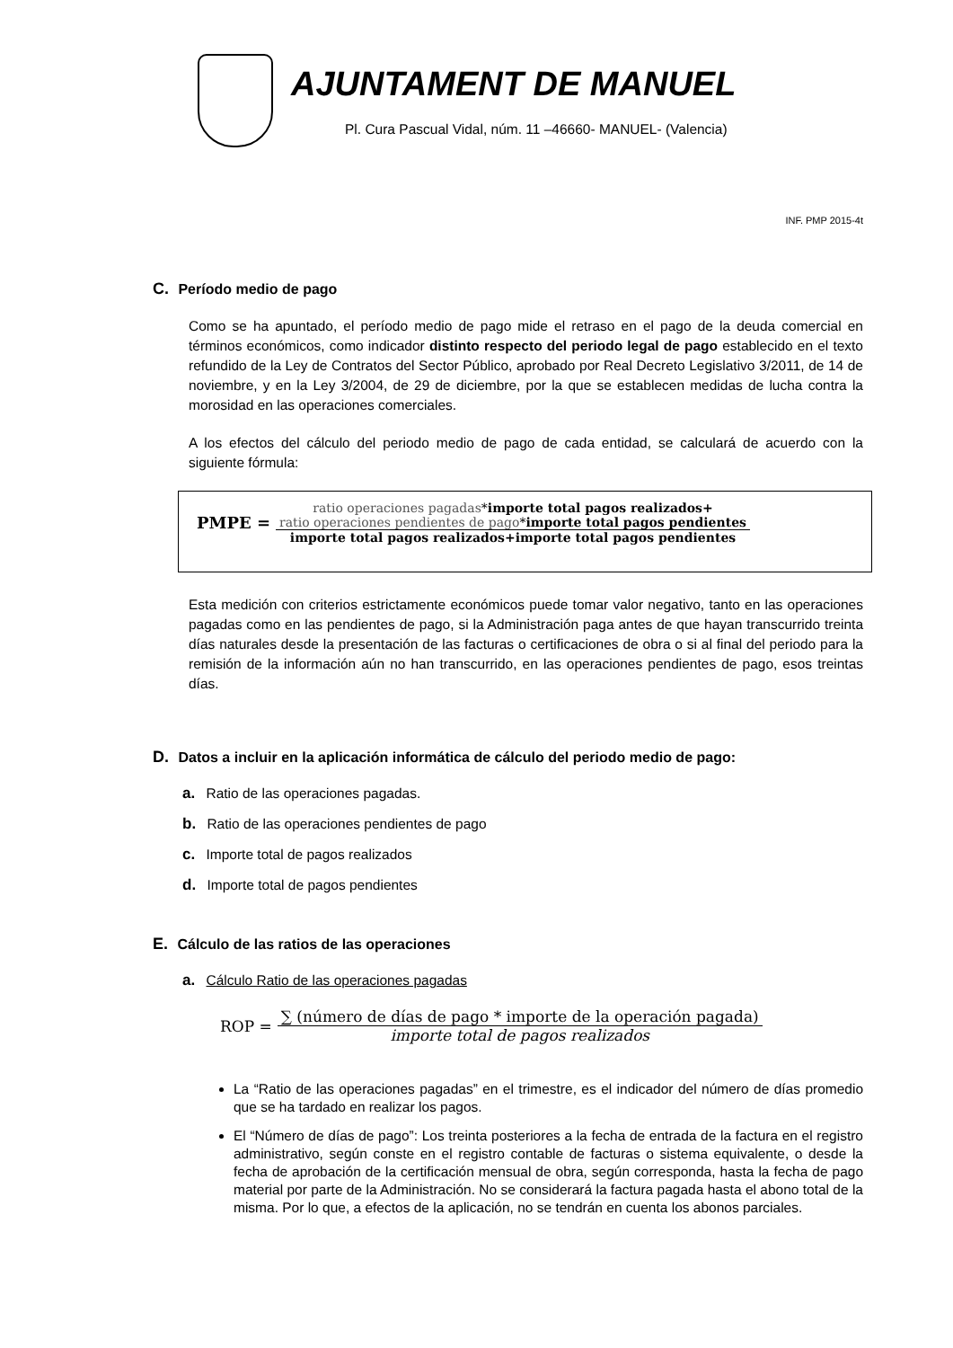AJUNTAMENT DE MANUEL
Pl. Cura Pascual Vidal, núm. 11 –46660- MANUEL- (Valencia)
INF. PMP 2015-4t
C. Período medio de pago
Como se ha apuntado, el período medio de pago mide el retraso en el pago de la deuda comercial en términos económicos, como indicador distinto respecto del periodo legal de pago establecido en el texto refundido de la Ley de Contratos del Sector Público, aprobado por Real Decreto Legislativo 3/2011, de 14 de noviembre, y en la Ley 3/2004, de 29 de diciembre, por la que se establecen medidas de lucha contra la morosidad en las operaciones comerciales.
A los efectos del cálculo del periodo medio de pago de cada entidad, se calculará de acuerdo con la siguiente fórmula:
PMPE =
ratio operaciones pagadas*importe total pagos realizados+
ratio operaciones pendientes de pago*importe total pagos pendientes
importe total pagos realizados+importe total pagos pendientes
Esta medición con criterios estrictamente económicos puede tomar valor negativo, tanto en las operaciones pagadas como en las pendientes de pago, si la Administración paga antes de que hayan transcurrido treinta días naturales desde la presentación de las facturas o certificaciones de obra o si al final del periodo para la remisión de la información aún no han transcurrido, en las operaciones pendientes de pago, esos treintas días.
D. Datos a incluir en la aplicación informática de cálculo del periodo medio de pago:
a. Ratio de las operaciones pagadas.
b. Ratio de las operaciones pendientes de pago
c. Importe total de pagos realizados
d. Importe total de pagos pendientes
E. Cálculo de las ratios de las operaciones
a. Cálculo Ratio de las operaciones pagadas
ROP =
∑ (número de días de pago * importe de la operación pagada)
importe total de pagos realizados
La “Ratio de las operaciones pagadas” en el trimestre, es el indicador del número de días promedio que se ha tardado en realizar los pagos.
El “Número de días de pago”: Los treinta posteriores a la fecha de entrada de la factura en el registro administrativo, según conste en el registro contable de facturas o sistema equivalente, o desde la fecha de aprobación de la certificación mensual de obra, según corresponda, hasta la fecha de pago material por parte de la Administración. No se considerará la factura pagada hasta el abono total de la misma. Por lo que, a efectos de la aplicación, no se tendrán en cuenta los abonos parciales.